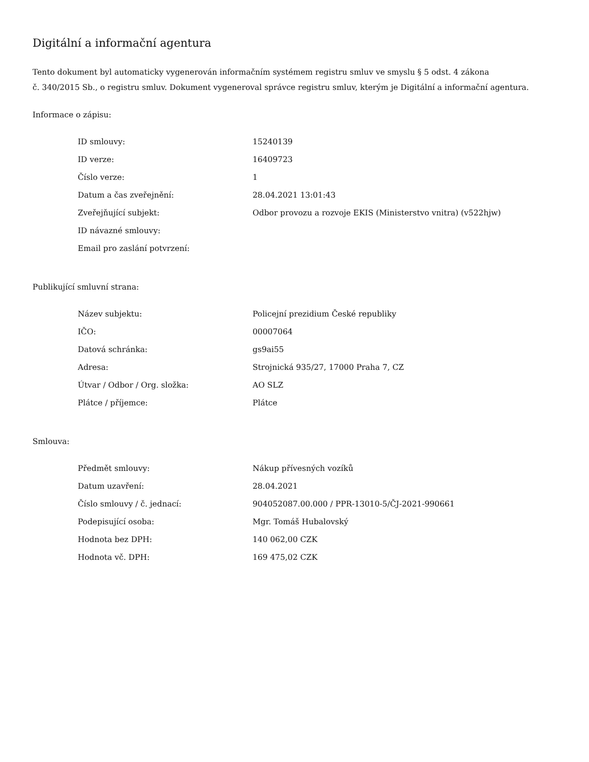Digitální a informační agentura
Tento dokument byl automaticky vygenerován informačním systémem registru smluv ve smyslu § 5 odst. 4 zákona
č. 340/2015 Sb., o registru smluv. Dokument vygeneroval správce registru smluv, kterým je Digitální a informační agentura.
Informace o zápisu:
| ID smlouvy: | 15240139 |
| ID verze: | 16409723 |
| Číslo verze: | 1 |
| Datum a čas zveřejnění: | 28.04.2021 13:01:43 |
| Zveřejňující subjekt: | Odbor provozu a rozvoje EKIS (Ministerstvo vnitra) (v522hjw) |
| ID návazné smlouvy: | |
| Email pro zaslání potvrzení: | |
Publikující smluvní strana:
| Název subjektu: | Policejní prezidium České republiky |
| IČO: | 00007064 |
| Datová schránka: | gs9ai55 |
| Adresa: | Strojnická 935/27, 17000 Praha 7, CZ |
| Útvar / Odbor / Org. složka: | AO SLZ |
| Plátce / příjemce: | Plátce |
Smlouva:
| Předmět smlouvy: | Nákup přívesných vozíků |
| Datum uzavření: | 28.04.2021 |
| Číslo smlouvy / č. jednací: | 904052087.00.000 / PPR-13010-5/ČJ-2021-990661 |
| Podepisující osoba: | Mgr. Tomáš Hubalovský |
| Hodnota bez DPH: | 140 062,00 CZK |
| Hodnota vč. DPH: | 169 475,02 CZK |